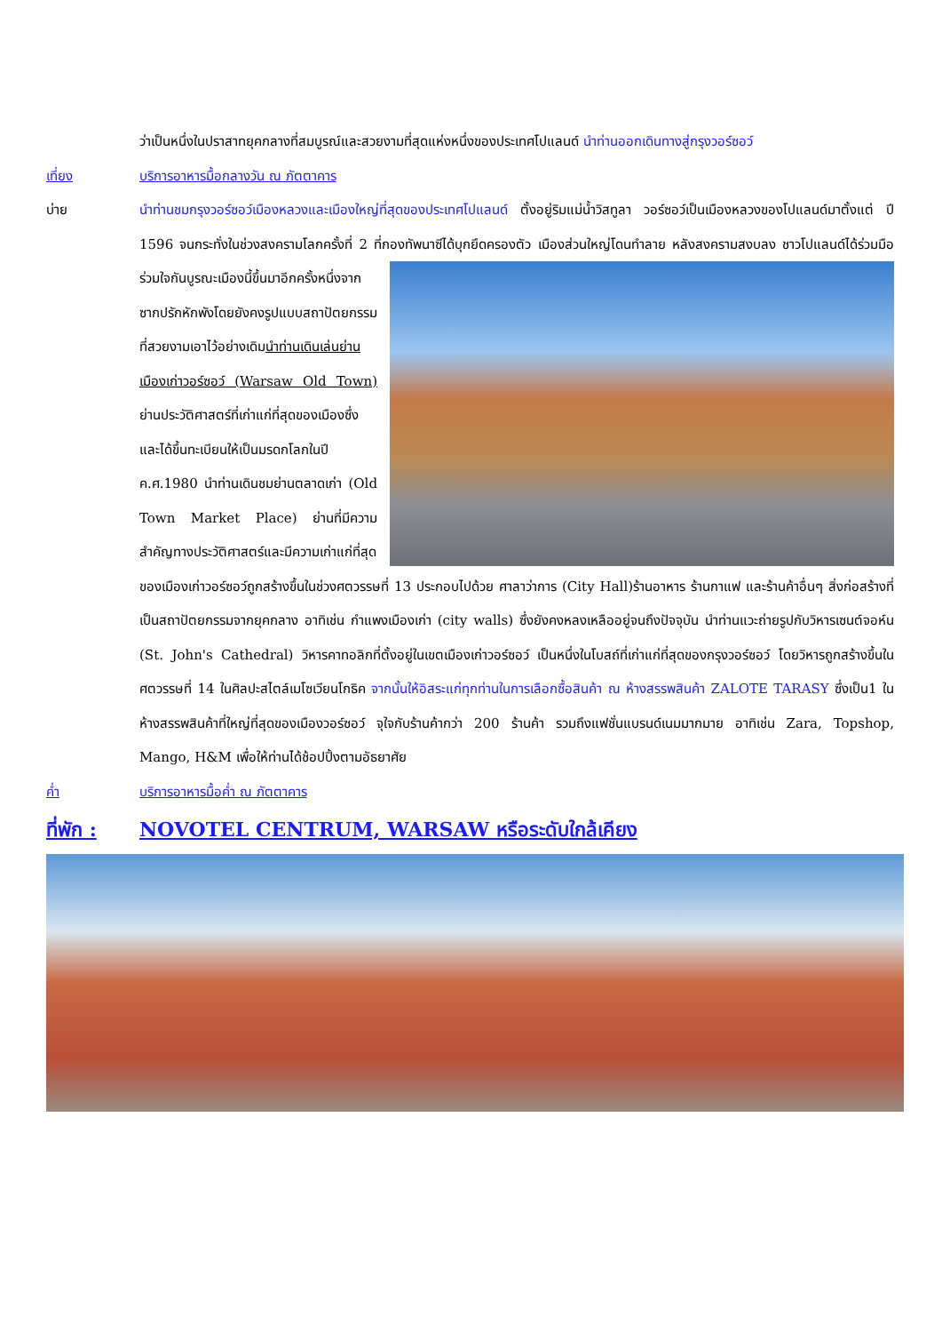ว่าเป็นหนึ่งในปราสาทยุคกลางที่สมบูรณ์และสวยงามที่สุดแห่งหนึ่งของประเทศโปแลนด์ นำท่านออกเดินทางสู่กรุงวอร์ซอว์
เที่ยง บริการอาหารมื้อกลางวัน ณ ภัตตาคาร
บ่าย นำท่านชมกรุงวอร์ซอว์เมืองหลวงและเมืองใหญ่ที่สุดของประเทศโปแลนด์ ตั้งอยู่ริมแม่น้ำวิสทูลา วอร์ซอว์เป็นเมืองหลวงของโปแลนด์มาตั้งแต่ ปี 1596 จนกระทั่งในช่วงสงครามโลกครั้งที่ 2 ที่กองทัพนาซีได้บุกยึดครองตัว
เมืองส่วนใหญ่โดนทำลาย หลังสงครามสงบลง ชาวโปแลนด์ได้ร่วมมือร่วมใจกันบูรณะเมืองนี้ขึ้นมาอีกครั้งหนึ่งจากซากปรักหักพังโดยยังคงรูปแบบสถาปัตยกรรมที่สวยงามเอาไว้อย่างเดิมนำท่านเดินเล่นย่านเมืองเก่าวอร์ซอว์ (Warsaw Old Town) ย่านประวัติศาสตร์ที่เก่าแก่ที่สุดของเมืองซึ่งและได้ขึ้นทะเบียนให้เป็นมรดกโลกในปี ค.ศ.1980 นำท่านเดินชมย่านตลาดเก่า (Old Town Market Place) ย่านที่มีความสำคัญทางประวัติศาสตร์และมีความเก่าแก่ที่สุดของเมืองเก่าวอร์ซอว์ถูกสร้างขึ้นในช่วงศตวรรษที่ 13 ประกอบไปด้วย ศาลาว่าการ (City Hall)ร้านอาหาร ร้านกาแฟ และร้านค้าอื่นๆ สิ่งก่อสร้างที่เป็นสถาปัตยกรรมจากยุคกลาง อาทิเช่น กำแพงเมืองเก่า (city walls) ซึ่งยังคงหลงเหลืออยู่จนถึงปัจจุบัน นำท่านแวะถ่ายรูปกับวิหารเซนต์จอห์น (St. John's Cathedral) วิหารคาทอลิกที่ตั้งอยู่ในเขตเมืองเก่าวอร์ซอว์ เป็นหนึ่งในโบสถ์ที่เก่าแก่ที่สุดของกรุงวอร์ซอว์ โดยวิหารถูกสร้างขึ้นในศตวรรษที่ 14 ในศิลปะสไตล์เมโซเวียนโกธิค จากนั้นให้อิสระแก่ทุกท่านในการเลือกซื้อสินค้า ณ ห้างสรรพสินค้า ZALOTE TARASY ซึ่งเป็น1 ในห้างสรรพสินค้าที่ใหญ่ที่สุดของเมืองวอร์ซอว์ จุใจกับร้านค้ากว่า 200 ร้านค้า รวมถึงแฟชั่นแบรนด์เนมมากมาย อาทิเช่น Zara, Topshop, Mango, H&M เพื่อให้ท่านได้ช้อปปิ้งตามอัธยาศัย
ค่ำ บริการอาหารมื้อค่ำ ณ ภัตตาคาร
ที่พัก : NOVOTEL CENTRUM, WARSAW หรือระดับใกล้เคียง